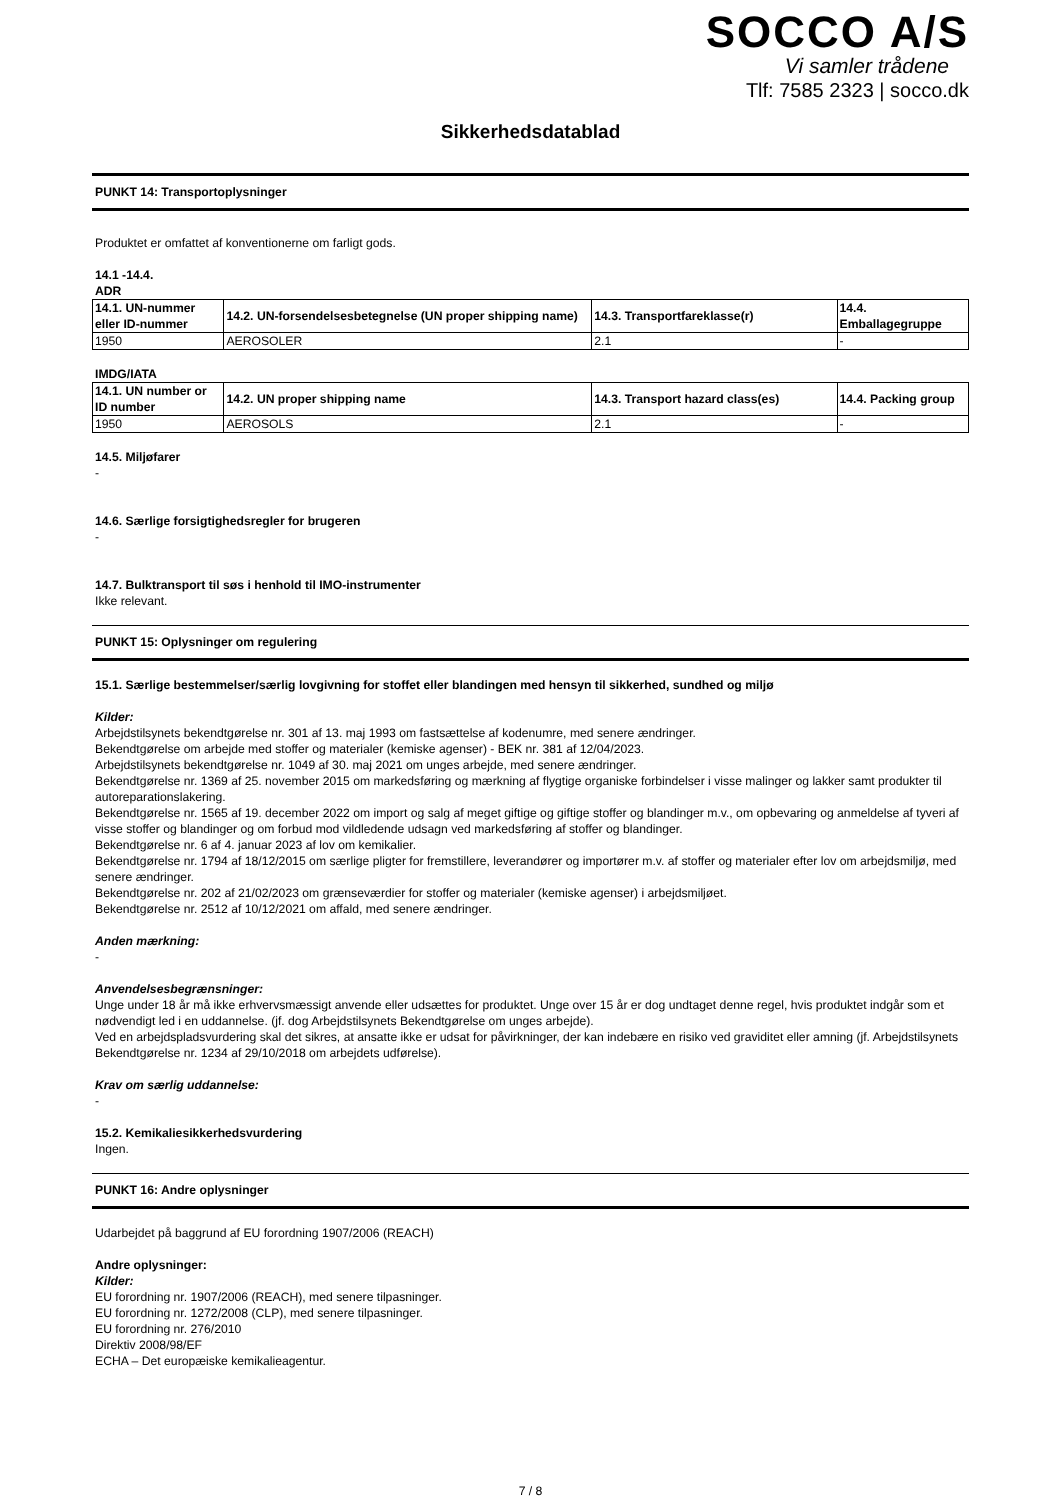SOCCO A/S
Vi samler trådene
Tlf: 7585 2323 | socco.dk
Sikkerhedsdatablad
PUNKT 14: Transportoplysninger
Produktet er omfattet af konventionerne om farligt gods.
14.1 -14.4.
ADR
| 14.1. UN-nummer eller ID-nummer | 14.2. UN-forsendelsesbetegnelse (UN proper shipping name) | 14.3. Transportfareklasse(r) | 14.4. Emballagegruppe |
| --- | --- | --- | --- |
| 1950 | AEROSOLER | 2.1 | - |
IMDG/IATA
| 14.1. UN number or ID number | 14.2. UN proper shipping name | 14.3. Transport hazard class(es) | 14.4. Packing group |
| --- | --- | --- | --- |
| 1950 | AEROSOLS | 2.1 | - |
14.5. Miljøfarer
-
14.6. Særlige forsigtighedsregler for brugeren
-
14.7. Bulktransport til søs i henhold til IMO-instrumenter
Ikke relevant.
PUNKT 15: Oplysninger om regulering
15.1. Særlige bestemmelser/særlig lovgivning for stoffet eller blandingen med hensyn til sikkerhed, sundhed og miljø
Kilder:
Arbejdstilsynets bekendtgørelse nr. 301 af 13. maj 1993 om fastsættelse af kodenumre, med senere ændringer.
Bekendtgørelse om arbejde med stoffer og materialer (kemiske agenser) - BEK nr. 381 af 12/04/2023.
Arbejdstilsynets bekendtgørelse nr. 1049 af 30. maj 2021 om unges arbejde, med senere ændringer.
Bekendtgørelse nr. 1369 af 25. november 2015 om markedsføring og mærkning af flygtige organiske forbindelser i visse malinger og lakker samt produkter til autoreparationslakering.
Bekendtgørelse nr. 1565 af 19. december 2022 om import og salg af meget giftige og giftige stoffer og blandinger m.v., om opbevaring og anmeldelse af tyveri af visse stoffer og blandinger og om forbud mod vildledende udsagn ved markedsføring af stoffer og blandinger.
Bekendtgørelse nr. 6 af 4. januar 2023 af lov om kemikalier.
Bekendtgørelse nr. 1794 af 18/12/2015 om særlige pligter for fremstillere, leverandører og importører m.v. af stoffer og materialer efter lov om arbejdsmiljø, med senere ændringer.
Bekendtgørelse nr. 202 af 21/02/2023 om grænseværdier for stoffer og materialer (kemiske agenser) i arbejdsmiljøet.
Bekendtgørelse nr. 2512 af 10/12/2021 om affald, med senere ændringer.
Anden mærkning:
-
Anvendelsesbegrænsninger:
Unge under 18 år må ikke erhvervsmæssigt anvende eller udsættes for produktet. Unge over 15 år er dog undtaget denne regel, hvis produktet indgår som et nødvendigt led i en uddannelse. (jf. dog Arbejdstilsynets Bekendtgørelse om unges arbejde).
Ved en arbejdspladsvurdering skal det sikres, at ansatte ikke er udsat for påvirkninger, der kan indebære en risiko ved graviditet eller amning (jf. Arbejdstilsynets Bekendtgørelse nr. 1234 af 29/10/2018 om arbejdets udførelse).
Krav om særlig uddannelse:
-
15.2. Kemikaliesikkerhedsvurdering
Ingen.
PUNKT 16: Andre oplysninger
Udarbejdet på baggrund af EU forordning 1907/2006 (REACH)
Andre oplysninger:
Kilder:
EU forordning nr. 1907/2006 (REACH), med senere tilpasninger.
EU forordning nr. 1272/2008 (CLP), med senere tilpasninger.
EU forordning nr. 276/2010
Direktiv 2008/98/EF
ECHA – Det europæiske kemikalieagentur.
7 / 8